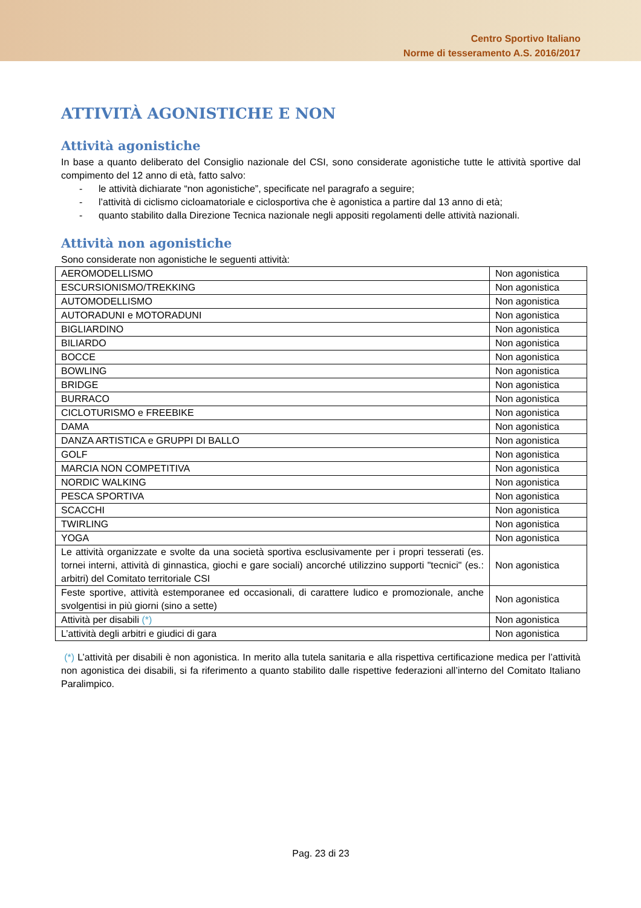Centro Sportivo Italiano
Norme di tesseramento A.S. 2016/2017
ATTIVITÀ AGONISTICHE E NON
Attività agonistiche
In base a quanto deliberato del Consiglio nazionale del CSI, sono considerate agonistiche tutte le attività sportive dal compimento del 12 anno di età, fatto salvo:
- le attività dichiarate “non agonistiche”, specificate nel paragrafo a seguire;
- l’attività di ciclismo cicloamatoriale e ciclosportiva che è agonistica a partire dal 13 anno di età;
- quanto stabilito dalla Direzione Tecnica nazionale negli appositi regolamenti delle attività nazionali.
Attività non agonistiche
Sono considerate non agonistiche le seguenti attività:
| AEROMODELLISMO | Non agonistica |
| ESCURSIONISMO/TREKKING | Non agonistica |
| AUTOMODELLISMO | Non agonistica |
| AUTORADUNI e MOTORADUNI | Non agonistica |
| BIGLIARDINO | Non agonistica |
| BILIARDO | Non agonistica |
| BOCCE | Non agonistica |
| BOWLING | Non agonistica |
| BRIDGE | Non agonistica |
| BURRACO | Non agonistica |
| CICLOTURISMO e FREEBIKE | Non agonistica |
| DAMA | Non agonistica |
| DANZA ARTISTICA e GRUPPI DI BALLO | Non agonistica |
| GOLF | Non agonistica |
| MARCIA NON COMPETITIVA | Non agonistica |
| NORDIC WALKING | Non agonistica |
| PESCA SPORTIVA | Non agonistica |
| SCACCHI | Non agonistica |
| TWIRLING | Non agonistica |
| YOGA | Non agonistica |
| Le attività organizzate e svolte da una società sportiva esclusivamente per i propri tesserati (es. tornei interni, attività di ginnastica, giochi e gare sociali) ancorché utilizzino supporti "tecnici" (es.: arbitri) del Comitato territoriale CSI | Non agonistica |
| Feste sportive, attività estemporanee ed occasionali, di carattere ludico e promozionale, anche svolgentisi in più giorni (sino a sette) | Non agonistica |
| Attività per disabili (*) | Non agonistica |
| L’attività degli arbitri e giudici di gara | Non agonistica |
(*) L’attività per disabili è non agonistica. In merito alla tutela sanitaria e alla rispettiva certificazione medica per l’attività non agonistica dei disabili, si fa riferimento a quanto stabilito dalle rispettive federazioni all’interno del Comitato Italiano Paralimpico.
Pag. 23 di 23